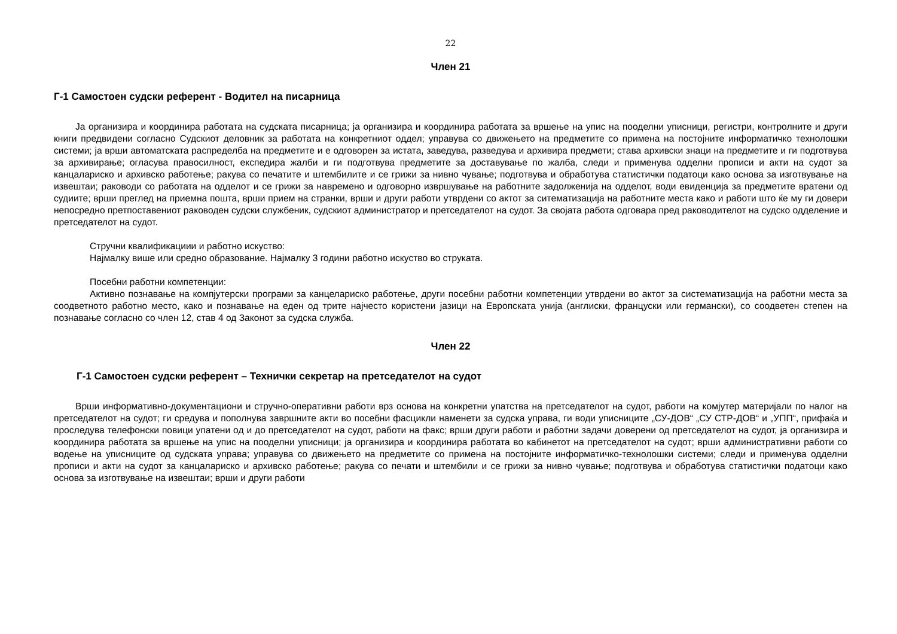22
Член 21
Г-1 Самостоен судски референт - Водител на писарница
Ја организира и координира работата на судската писарница; ја организира и координира работата за вршење на упис на пооделни уписници, регистри, контролните и други книги предвидени согласно Судскиот деловник за работата на конкретниот оддел; управува со движењето на предметите со примена на постојните информатичко технолошки системи; ја врши автоматската распределба на предметите и е одговорен за истата, заведува, разведува и архивира предмети; става архивски знаци на предметите и ги подготвува за архивирање; огласува правосилност, експедира жалби и ги подготвува предметите за доставување по жалба, следи и применува одделни прописи и акти на судот за канцалариско и архивско работење; ракува со печатите и штембилите и се грижи за нивно чување; подготвува и обработува статистички податоци како основа за изготвување на извештаи; раководи со работата на одделот и се грижи за навремено и одговорно извршување на работните задолженија на одделот, води евиденција за предметите вратени од судиите; врши преглед на приемна пошта, врши прием на странки, врши и други работи утврдени со актот за ситематизација на работните места како и работи што ќе му ги довери непосредно претпоставениот раководен судски службеник, судскиот администратор и претседателот на судот. За својата работа одговара пред раководителот на судско одделение и претседателот на судот.
Стручни квалификациии и работно искуство:
Најмалку више или средно образование. Најмалку 3 години работно искуство во струката.
Посебни работни компетенции:
Активно познавање на компјутерски програми за канцелариско работење, други посебни работни компетенции утврдени во актот за систематизација на работни места за соодветното работно место, како и познавање на еден од трите најчесто користени јазици на Европската унија (англиски, француски или германски), со соодветен степен на познавање согласно со член 12, став 4 од Законот за судска служба.
Член 22
Г-1 Самостоен судски референт – Технички секретар на претседателот на судот
Врши информативно-документациони и стручно-оперативни работи врз основа на конкретни упатства на претседателот на судот, работи на комјутер материјали по налог на претседателот на судот; ги средува и пополнува завршните акти во посебни фасцикли наменети за судска управа, ги води уписниците „СУ-ДОВ“ „СУ СТР-ДОВ“ и „УПП“, прифаќа и проследува телефонски повици упатени од и до претседателот на судот, работи на факс; врши други работи и работни задачи доверени од претседателот на судот, ја организира и координира работата за вршење на упис на пооделни уписници; ја организира и координира работата во кабинетот на претседателот на судот; врши административни работи со водење на уписниците од судската управа; управува со движењето на предметите со примена на постојните информатичко-технолошки системи; следи и применува одделни прописи и акти на судот за канцалариско и архивско работење; ракува со печати и штембили и се грижи за нивно чување; подготвува и обработува статистички податоци како основа за изготвување на извештаи; врши и други работи